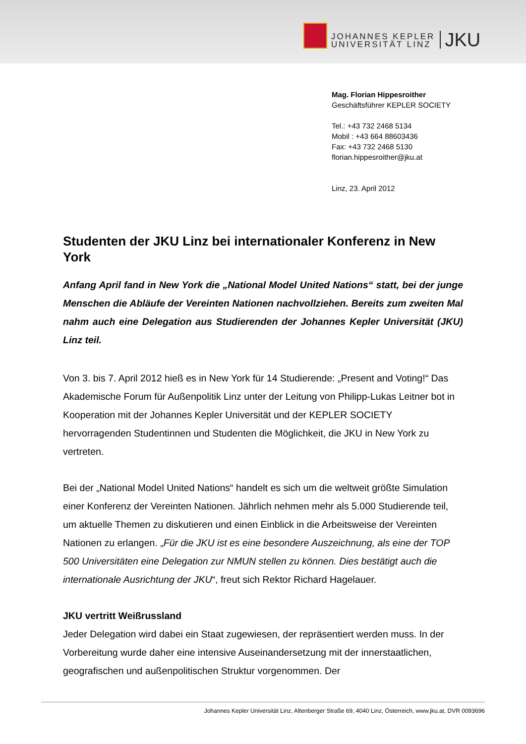JOHANNES KEPLER
UNIVERSITÄT LINZ
JKU
Mag. Florian Hippesroither
Geschäftsführer KEPLER SOCIETY
Tel.: +43 732 2468 5134
Mobil : +43 664 88603436
Fax: +43 732 2468 5130
florian.hippesroither@jku.at
Linz, 23. April 2012
Studenten der JKU Linz bei internationaler Konferenz in New York
Anfang April fand in New York die „National Model United Nations“ statt, bei der junge Menschen die Abläufe der Vereinten Nationen nachvollziehen. Bereits zum zweiten Mal nahm auch eine Delegation aus Studierenden der Johannes Kepler Universität (JKU) Linz teil.
Von 3. bis 7. April 2012 hieß es in New York für 14 Studierende: „Present and Voting!“ Das Akademische Forum für Außenpolitik Linz unter der Leitung von Philipp-Lukas Leitner bot in Kooperation mit der Johannes Kepler Universität und der KEPLER SOCIETY hervorragenden Studentinnen und Studenten die Möglichkeit, die JKU in New York zu vertreten.
Bei der „National Model United Nations“ handelt es sich um die weltweit größte Simulation einer Konferenz der Vereinten Nationen. Jährlich nehmen mehr als 5.000 Studierende teil, um aktuelle Themen zu diskutieren und einen Einblick in die Arbeitsweise der Vereinten Nationen zu erlangen. „Für die JKU ist es eine besondere Auszeichnung, als eine der TOP 500 Universitäten eine Delegation zur NMUN stellen zu können. Dies bestätigt auch die internationale Ausrichtung der JKU“, freut sich Rektor Richard Hagelauer.
JKU vertritt Weißrussland
Jeder Delegation wird dabei ein Staat zugewiesen, der repräsentiert werden muss. In der Vorbereitung wurde daher eine intensive Auseinandersetzung mit der innerstaatlichen, geografischen und außenpolitischen Struktur vorgenommen. Der
Johannes Kepler Universität Linz, Altenberger Straße 69, 4040 Linz, Österreich, www.jku.at, DVR 0093696